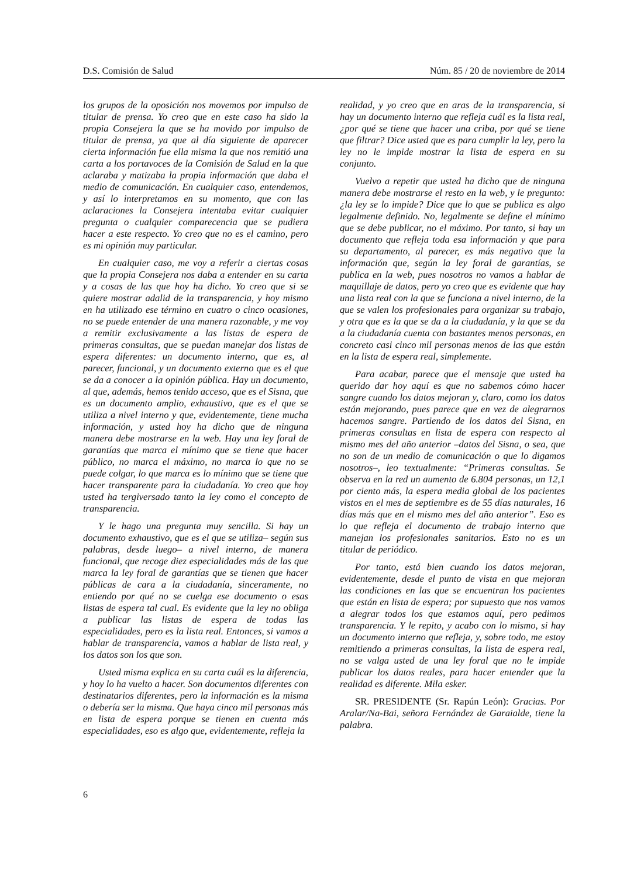D.S. Comisión de Salud Núm. 85 / 20 de noviembre de 2014
los grupos de la oposición nos movemos por impulso de titular de prensa. Yo creo que en este caso ha sido la propia Consejera la que se ha movido por impulso de titular de prensa, ya que al día siguiente de aparecer cierta información fue ella misma la que nos remitió una carta a los portavoces de la Comisión de Salud en la que aclaraba y matizaba la propia información que daba el medio de comunicación. En cualquier caso, entendemos, y así lo interpretamos en su momento, que con las aclaraciones la Consejera intentaba evitar cualquier pregunta o cualquier comparecencia que se pudiera hacer a este respecto. Yo creo que no es el camino, pero es mi opinión muy particular.
En cualquier caso, me voy a referir a ciertas cosas que la propia Consejera nos daba a entender en su carta y a cosas de las que hoy ha dicho. Yo creo que si se quiere mostrar adalid de la transparencia, y hoy mismo en ha utilizado ese término en cuatro o cinco ocasiones, no se puede entender de una manera razonable, y me voy a remitir exclusivamente a las listas de espera de primeras consultas, que se puedan manejar dos listas de espera diferentes: un documento interno, que es, al parecer, funcional, y un documento externo que es el que se da a conocer a la opinión pública. Hay un documento, al que, además, hemos tenido acceso, que es el Sisna, que es un documento amplio, exhaustivo, que es el que se utiliza a nivel interno y que, evidentemente, tiene mucha información, y usted hoy ha dicho que de ninguna manera debe mostrarse en la web. Hay una ley foral de garantías que marca el mínimo que se tiene que hacer público, no marca el máximo, no marca lo que no se puede colgar, lo que marca es lo mínimo que se tiene que hacer transparente para la ciudadanía. Yo creo que hoy usted ha tergiversado tanto la ley como el concepto de transparencia.
Y le hago una pregunta muy sencilla. Si hay un documento exhaustivo, que es el que se utiliza– según sus palabras, desde luego– a nivel interno, de manera funcional, que recoge diez especialidades más de las que marca la ley foral de garantías que se tienen que hacer públicas de cara a la ciudadanía, sinceramente, no entiendo por qué no se cuelga ese documento o esas listas de espera tal cual. Es evidente que la ley no obliga a publicar las listas de espera de todas las especialidades, pero es la lista real. Entonces, si vamos a hablar de transparencia, vamos a hablar de lista real, y los datos son los que son.
Usted misma explica en su carta cuál es la diferencia, y hoy lo ha vuelto a hacer. Son documentos diferentes con destinatarios diferentes, pero la información es la misma o debería ser la misma. Que haya cinco mil personas más en lista de espera porque se tienen en cuenta más especialidades, eso es algo que, evidentemente, refleja la
realidad, y yo creo que en aras de la transparencia, si hay un documento interno que refleja cuál es la lista real, ¿por qué se tiene que hacer una criba, por qué se tiene que filtrar? Dice usted que es para cumplir la ley, pero la ley no le impide mostrar la lista de espera en su conjunto.
Vuelvo a repetir que usted ha dicho que de ninguna manera debe mostrarse el resto en la web, y le pregunto: ¿la ley se lo impide? Dice que lo que se publica es algo legalmente definido. No, legalmente se define el mínimo que se debe publicar, no el máximo. Por tanto, si hay un documento que refleja toda esa información y que para su departamento, al parecer, es más negativo que la información que, según la ley foral de garantías, se publica en la web, pues nosotros no vamos a hablar de maquillaje de datos, pero yo creo que es evidente que hay una lista real con la que se funciona a nivel interno, de la que se valen los profesionales para organizar su trabajo, y otra que es la que se da a la ciudadanía, y la que se da a la ciudadanía cuenta con bastantes menos personas, en concreto casi cinco mil personas menos de las que están en la lista de espera real, simplemente.
Para acabar, parece que el mensaje que usted ha querido dar hoy aquí es que no sabemos cómo hacer sangre cuando los datos mejoran y, claro, como los datos están mejorando, pues parece que en vez de alegrarnos hacemos sangre. Partiendo de los datos del Sisna, en primeras consultas en lista de espera con respecto al mismo mes del año anterior –datos del Sisna, o sea, que no son de un medio de comunicación o que lo digamos nosotros–, leo textualmente: “Primeras consultas. Se observa en la red un aumento de 6.804 personas, un 12,1 por ciento más, la espera media global de los pacientes vistos en el mes de septiembre es de 55 días naturales, 16 días más que en el mismo mes del año anterior”. Eso es lo que refleja el documento de trabajo interno que manejan los profesionales sanitarios. Esto no es un titular de periódico.
Por tanto, está bien cuando los datos mejoran, evidentemente, desde el punto de vista en que mejoran las condiciones en las que se encuentran los pacientes que están en lista de espera; por supuesto que nos vamos a alegrar todos los que estamos aquí, pero pedimos transparencia. Y le repito, y acabo con lo mismo, si hay un documento interno que refleja, y, sobre todo, me estoy remitiendo a primeras consultas, la lista de espera real, no se valga usted de una ley foral que no le impide publicar los datos reales, para hacer entender que la realidad es diferente. Mila esker.
SR. PRESIDENTE (Sr. Rapún León): Gracias. Por Aralar/Na-Bai, señora Fernández de Garaialde, tiene la palabra.
6